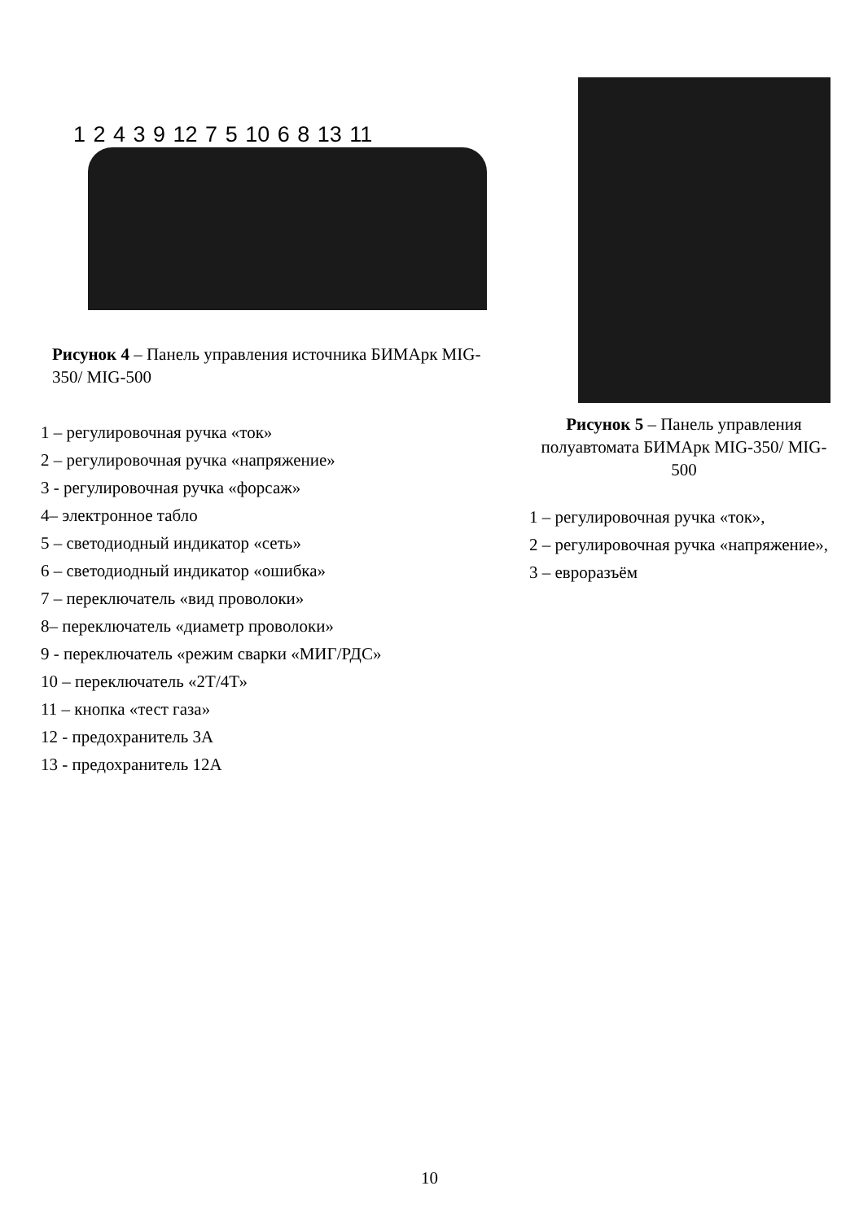1 2 4 3 9 12 7 5 10 6 8 13 11
Рисунок 4 – Панель управления источника БИМАрк MIG-350/ MIG-500
1 – регулировочная ручка «ток»
2 – регулировочная ручка «напряжение»
3 - регулировочная ручка «форсаж»
4– электронное табло
5 – светодиодный индикатор «сеть»
6 – светодиодный индикатор «ошибка»
7 – переключатель «вид проволоки»
8– переключатель «диаметр проволоки»
9 - переключатель «режим сварки «МИГ/РДС»
10 – переключатель «2Т/4Т»
11 – кнопка «тест газа»
12 - предохранитель 3А
13 - предохранитель 12А
Рисунок 5 – Панель управления полуавтомата БИМАрк MIG-350/ MIG-500
1 – регулировочная ручка «ток»,
2 – регулировочная ручка «напряжение»,
3 – евроразъём
10